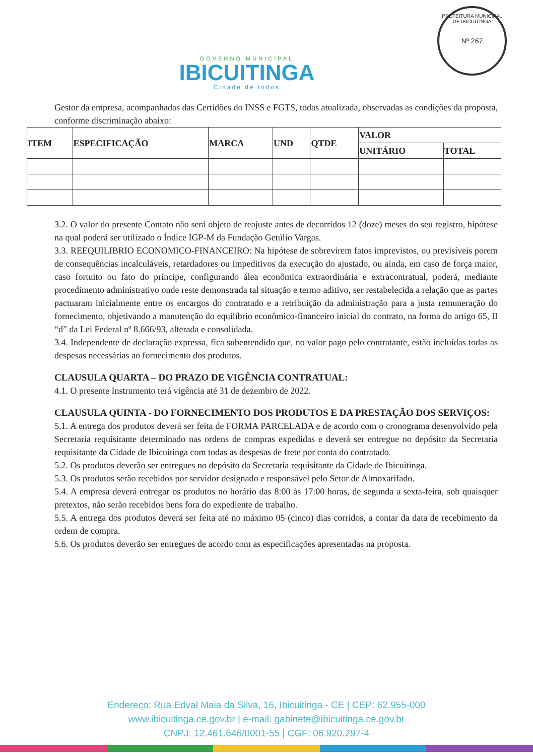GOVERNO MUNICIPAL
IBICUITINGA
Cidade de todos
PREFEITURA MUNICIPAL DE IBICUITINGA
Nº 267
Gestor da empresa, acompanhadas das Certidões do INSS e FGTS, todas atualizada, observadas as condições da proposta, conforme discriminação abaixo:
| ITEM | ESPECIFICAÇÃO | MARCA | UND | QTDE | VALOR | |
| --- | --- | --- | --- | --- | --- | --- |
| | | | | | UNITÁRIO | TOTAL |
3.2. O valor do presente Contato não será objeto de reajuste antes de decorridos 12 (doze) meses do seu registro, hipótese na qual poderá ser utilizado o Índice IGP-M da Fundação Getúlio Vargas.
3.3. REEQUILIBRIO ECONOMICO-FINANCEIRO: Na hipótese de sobrevirem fatos imprevistos, ou previsíveis porem de consequências incalculáveis, retardadores ou impeditivos da execução do ajustado, ou ainda, em caso de força maior, caso fortuito ou fato do príncipe, configurando álea econômica extraordinária e extracontratual, poderá, mediante procedimento administrativo onde reste demonstrada tal situação e termo aditivo, ser restabelecida a relação que as partes pactuaram inicialmente entre os encargos do contratado e a retribuição da administração para a justa remuneração do fornecimento, objetivando a manutenção do equilíbrio econômico-financeiro inicial do contrato, na forma do artigo 65, II “d” da Lei Federal nº 8.666/93, alterada e consolidada.
3.4. Independente de declaração expressa, fica subentendido que, no valor pago pelo contratante, estão incluídas todas as despesas necessárias ao fornecimento dos produtos.
CLAUSULA QUARTA – DO PRAZO DE VIGÊNCIA CONTRATUAL:
4.1. O presente Instrumento terá vigência até 31 de dezembro de 2022.
CLAUSULA QUINTA - DO FORNECIMENTO DOS PRODUTOS E DA PRESTAÇÃO DOS SERVIÇOS:
5.1. A entrega dos produtos deverá ser feita de FORMA PARCELADA e de acordo com o cronograma desenvolvido pela Secretaria requisitante determinado nas ordens de compras expedidas e deverá ser entregue no depósito da Secretaria requisitante da Cidade de Ibicuitinga com todas as despesas de frete por conta do contratado.
5.2. Os produtos deverão ser entregues no depósito da Secretaria requisitante da Cidade de Ibicuitinga.
5.3. Os produtos serão recebidos por servidor designado e responsável pelo Setor de Almoxarifado.
5.4. A empresa deverá entregar os produtos no horário das 8:00 às 17:00 horas, de segunda a sexta-feira, sob quaisquer pretextos, não serão recebidos bens fora do expediente de trabalho.
5.5. A entrega dos produtos deverá ser feita até no máximo 05 (cinco) dias corridos, a contar da data de recebimento da ordem de compra.
5.6. Os produtos deverão ser entregues de acordo com as especificações apresentadas na proposta.
Endereço: Rua Edval Maia da Silva, 16, Ibicuitinga - CE | CEP: 62.955-000
www.ibicuitinga.ce.gov.br | e-mail: gabinete@ibicuitinga.ce.gov.br
CNPJ: 12.461.646/0001-55 | CGF: 06.920.297-4